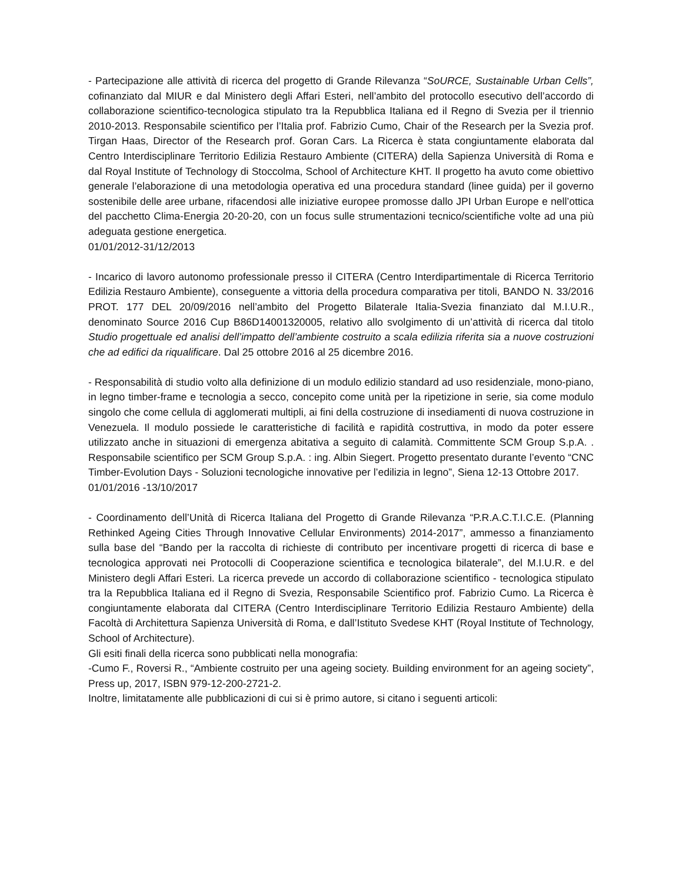- Partecipazione alle attività di ricerca del progetto di Grande Rilevanza “SoURCE, Sustainable Urban Cells”, cofinanziato dal MIUR e dal Ministero degli Affari Esteri, nell’ambito del protocollo esecutivo dell’accordo di collaborazione scientifico-tecnologica stipulato tra la Repubblica Italiana ed il Regno di Svezia per il triennio 2010-2013. Responsabile scientifico per l’Italia prof. Fabrizio Cumo, Chair of the Research per la Svezia prof. Tirgan Haas, Director of the Research prof. Goran Cars. La Ricerca è stata congiuntamente elaborata dal Centro Interdisciplinare Territorio Edilizia Restauro Ambiente (CITERA) della Sapienza Università di Roma e dal Royal Institute of Technology di Stoccolma, School of Architecture KHT. Il progetto ha avuto come obiettivo generale l’elaborazione di una metodologia operativa ed una procedura standard (linee guida) per il governo sostenibile delle aree urbane, rifacendosi alle iniziative europee promosse dallo JPI Urban Europe e nell’ottica del pacchetto Clima-Energia 20-20-20, con un focus sulle strumentazioni tecnico/scientifiche volte ad una più adeguata gestione energetica.
01/01/2012-31/12/2013
- Incarico di lavoro autonomo professionale presso il CITERA (Centro Interdipartimentale di Ricerca Territorio Edilizia Restauro Ambiente), conseguente a vittoria della procedura comparativa per titoli, BANDO N. 33/2016 PROT. 177 DEL 20/09/2016 nell’ambito del Progetto Bilaterale Italia-Svezia finanziato dal M.I.U.R., denominato Source 2016 Cup B86D14001320005, relativo allo svolgimento di un’attività di ricerca dal titolo Studio progettuale ed analisi dell’impatto dell’ambiente costruito a scala edilizia riferita sia a nuove costruzioni che ad edifici da riqualificare. Dal 25 ottobre 2016 al 25 dicembre 2016.
- Responsabilità di studio volto alla definizione di un modulo edilizio standard ad uso residenziale, mono-piano, in legno timber-frame e tecnologia a secco, concepito come unità per la ripetizione in serie, sia come modulo singolo che come cellula di agglomerati multipli, ai fini della costruzione di insediamenti di nuova costruzione in Venezuela. Il modulo possiede le caratteristiche di facilità e rapidità costruttiva, in modo da poter essere utilizzato anche in situazioni di emergenza abitativa a seguito di calamità. Committente SCM Group S.p.A. . Responsabile scientifico per SCM Group S.p.A. : ing. Albin Siegert. Progetto presentato durante l’evento “CNC Timber-Evolution Days - Soluzioni tecnologiche innovative per l’edilizia in legno”, Siena 12-13 Ottobre 2017.
01/01/2016 -13/10/2017
- Coordinamento dell’Unità di Ricerca Italiana del Progetto di Grande Rilevanza “P.R.A.C.T.I.C.E. (Planning Rethinked Ageing Cities Through Innovative Cellular Environments) 2014-2017”, ammesso a finanziamento sulla base del “Bando per la raccolta di richieste di contributo per incentivare progetti di ricerca di base e tecnologica approvati nei Protocolli di Cooperazione scientifica e tecnologica bilaterale”, del M.I.U.R. e del Ministero degli Affari Esteri. La ricerca prevede un accordo di collaborazione scientifico - tecnologica stipulato tra la Repubblica Italiana ed il Regno di Svezia, Responsabile Scientifico prof. Fabrizio Cumo. La Ricerca è congiuntamente elaborata dal CITERA (Centro Interdisciplinare Territorio Edilizia Restauro Ambiente) della Facoltà di Architettura Sapienza Università di Roma, e dall’Istituto Svedese KHT (Royal Institute of Technology, School of Architecture).
Gli esiti finali della ricerca sono pubblicati nella monografia:
-Cumo F., Roversi R., “Ambiente costruito per una ageing society. Building environment for an ageing society”, Press up, 2017, ISBN 979-12-200-2721-2.
Inoltre, limitatamente alle pubblicazioni di cui si è primo autore, si citano i seguenti articoli: